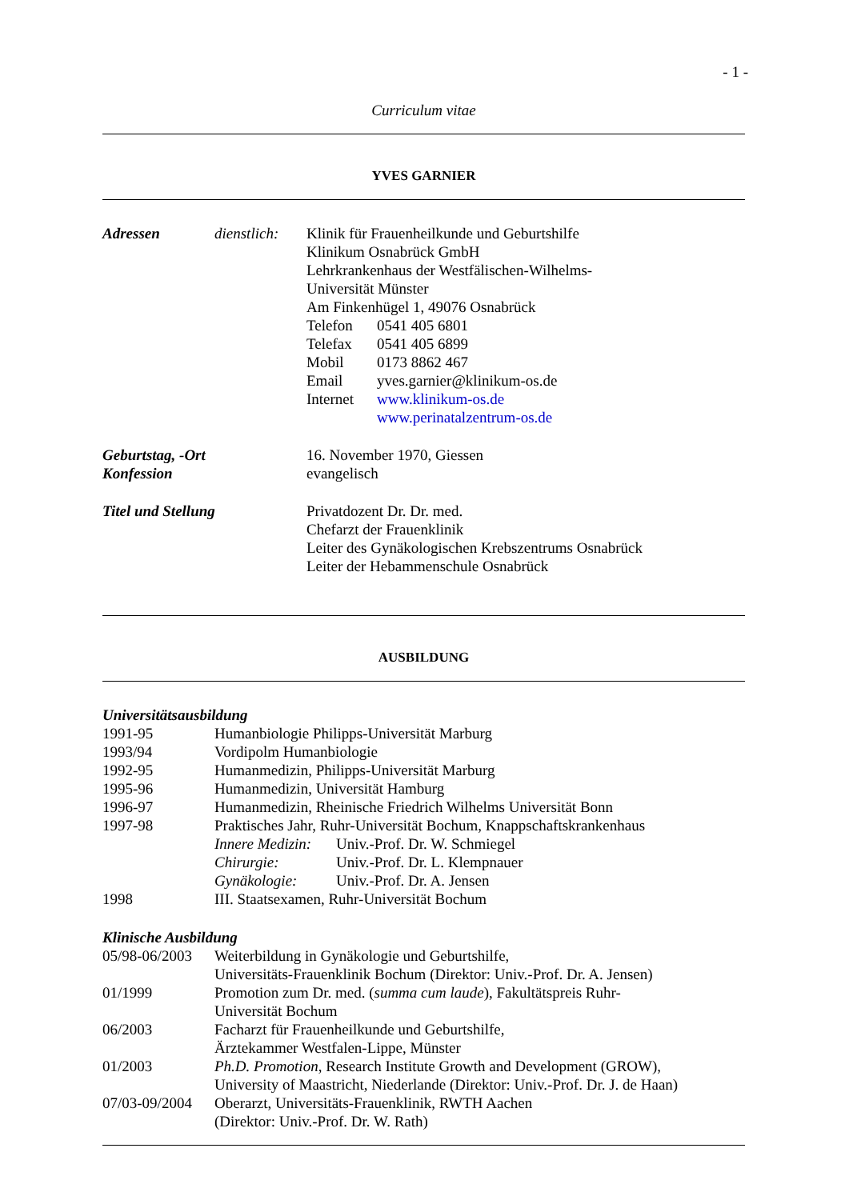- 1 -
Curriculum vitae
YVES GARNIER
Adressen dienstlich:
Klinik für Frauenheilkunde und Geburtshilfe
Klinikum Osnabrück GmbH
Lehrkrankenhaus der Westfälischen-Wilhelms-
Universität Münster
Am Finkenhügel 1, 49076 Osnabrück
Telefon 0541 405 6801
Telefax 0541 405 6899
Mobil 0173 8862 467
Email yves.garnier@klinikum-os.de
Internet
www.klinikum-os.de
www.perinatalzentrum-os.de
Geburtstag, -Ort
Konfession
16. November 1970, Giessen
evangelisch
Titel und Stellung Privatdozent Dr. Dr. med.
Chefarzt der Frauenklinik
Leiter des Gynäkologischen Krebszentrums Osnabrück
Leiter der Hebammenschule Osnabrück
AUSBILDUNG
Universitätsausbildung
1991-95 Humanbiologie Philipps-Universität Marburg
1993/94 Vordipolm Humanbiologie
1992-95 Humanmedizin, Philipps-Universität Marburg
1995-96 Humanmedizin, Universität Hamburg
1996-97 Humanmedizin, Rheinische Friedrich Wilhelms Universität Bonn
1997-98 Praktisches Jahr, Ruhr-Universität Bochum, Knappschaftskrankenhaus
Innere Medizin:
Univ.-Prof. Dr. W. Schmiegel
Chirurgie: Univ.-Prof. Dr. L. Klempnauer
Gynäkologie: Univ.-Prof. Dr. A. Jensen
1998 III. Staatsexamen, Ruhr-Universität Bochum
Klinische Ausbildung
05/98-06/2003
Weiterbildung in Gynäkologie und Geburtshilfe,
Universitäts-Frauenklinik Bochum (Direktor: Univ.-Prof. Dr. A. Jensen)
01/1999 Promotion zum Dr. med. (summa cum laude), Fakultätspreis Ruhr-
Universität Bochum
06/2003 Facharzt für Frauenheilkunde und Geburtshilfe,
Ärztekammer Westfalen-Lippe, Münster
01/2003 Ph.D. Promotion, Research Institute Growth and Development (GROW),
University of Maastricht, Niederlande (Direktor: Univ.-Prof. Dr. J. de Haan)
07/03-09/2004
Oberarzt, Universitäts-Frauenklinik, RWTH Aachen
(Direktor: Univ.-Prof. Dr. W. Rath)